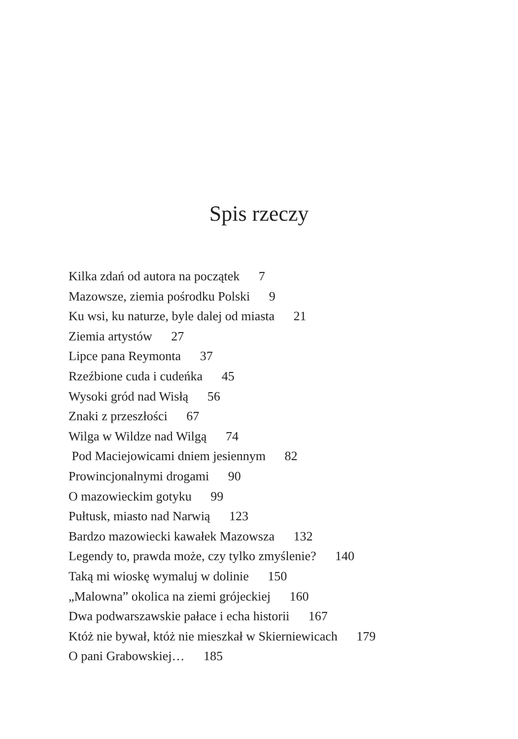Spis rzeczy
Kilka zdań od autora na początek 7
Mazowsze, ziemia pośrodku Polski 9
Ku wsi, ku naturze, byle dalej od miasta 21
Ziemia artystów 27
Lipce pana Reymonta 37
Rzeźbione cuda i cudeńka 45
Wysoki gród nad Wisłą 56
Znaki z przeszłości 67
Wilga w Wildze nad Wilgą 74
Pod Maciejowicami dniem jesiennym 82
Prowincjonalnymi drogami 90
O mazowieckim gotyku 99
Pułtusk, miasto nad Narwią 123
Bardzo mazowiecki kawałek Mazowsza 132
Legendy to, prawda może, czy tylko zmyślenie? 140
Taką mi wioskę wymaluj w dolinie 150
„Malowna” okolica na ziemi grójeckiej 160
Dwa podwarszawskie pałace i echa historii 167
Któż nie bywał, któż nie mieszkał w Skierniewicach 179
O pani Grabowskiej… 185